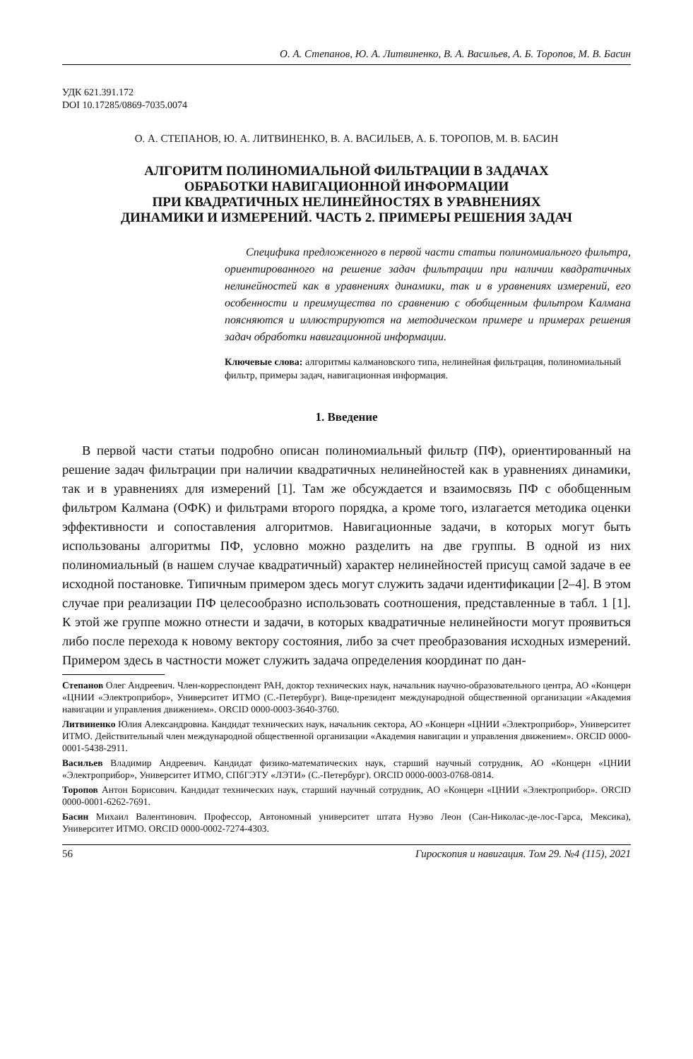О. А. Степанов, Ю. А. Литвиненко, В. А. Васильев, А. Б. Торопов, М. В. Басин
УДК 621.391.172
DOI 10.17285/0869-7035.0074
О. А. СТЕПАНОВ, Ю. А. ЛИТВИНЕНКО, В. А. ВАСИЛЬЕВ, А. Б. ТОРОПОВ, М. В. БАСИН
АЛГОРИТМ ПОЛИНОМИАЛЬНОЙ ФИЛЬТРАЦИИ В ЗАДАЧАХ
ОБРАБОТКИ НАВИГАЦИОННОЙ ИНФОРМАЦИИ
ПРИ КВАДРАТИЧНЫХ НЕЛИНЕЙНОСТЯХ В УРАВНЕНИЯХ
ДИНАМИКИ И ИЗМЕРЕНИЙ. ЧАСТЬ 2. ПРИМЕРЫ РЕШЕНИЯ ЗАДАЧ
Специфика предложенного в первой части статьи полиномиального фильтра, ориентированного на решение задач фильтрации при наличии квадратичных нелинейностей как в уравнениях динамики, так и в уравнениях измерений, его особенности и преимущества по сравнению с обобщенным фильтром Калмана поясняются и иллюстрируются на методическом примере и примерах решения задач обработки навигационной информации.
Ключевые слова: алгоритмы калмановского типа, нелинейная фильтрация, полиномиальный фильтр, примеры задач, навигационная информация.
1. Введение
В первой части статьи подробно описан полиномиальный фильтр (ПФ), ориентированный на решение задач фильтрации при наличии квадратичных нелинейностей как в уравнениях динамики, так и в уравнениях для измерений [1]. Там же обсуждается и взаимосвязь ПФ с обобщенным фильтром Калмана (ОФК) и фильтрами второго порядка, а кроме того, излагается методика оценки эффективности и сопоставления алгоритмов. Навигационные задачи, в которых могут быть использованы алгоритмы ПФ, условно можно разделить на две группы. В одной из них полиномиальный (в нашем случае квадратичный) характер нелинейностей присущ самой задаче в ее исходной постановке. Типичным примером здесь могут служить задачи идентификации [2–4]. В этом случае при реализации ПФ целесообразно использовать соотношения, представленные в табл. 1 [1]. К этой же группе можно отнести и задачи, в которых квадратичные нелинейности могут проявиться либо после перехода к новому вектору состояния, либо за счет преобразования исходных измерений. Примером здесь в частности может служить задача определения координат по дан-
Степанов Олег Андреевич. Член-корреспондент РАН, доктор технических наук, начальник научно-образовательного центра, АО «Концерн «ЦНИИ «Электроприбор», Университет ИТМО (С.-Петербург). Вице-президент международной общественной организации «Академия навигации и управления движением». ORCID 0000-0003-3640-3760.
Литвиненко Юлия Александровна. Кандидат технических наук, начальник сектора, АО «Концерн «ЦНИИ «Электроприбор», Университет ИТМО. Действительный член международной общественной организации «Академия навигации и управления движением». ORCID 0000-0001-5438-2911.
Васильев Владимир Андреевич. Кандидат физико-математических наук, старший научный сотрудник, АО «Концерн «ЦНИИ «Электроприбор», Университет ИТМО, СПбГЭТУ «ЛЭТИ» (С.-Петербург). ORCID 0000-0003-0768-0814.
Торопов Антон Борисович. Кандидат технических наук, старший научный сотрудник, АО «Концерн «ЦНИИ «Электроприбор». ORCID 0000-0001-6262-7691.
Басин Михаил Валентинович. Профессор, Автономный университет штата Нуэво Леон (Сан-Николас-де-лос-Гарса, Мексика), Университет ИТМО. ORCID 0000-0002-7274-4303.
56 Гироскопия и навигация. Том 29. №4 (115), 2021